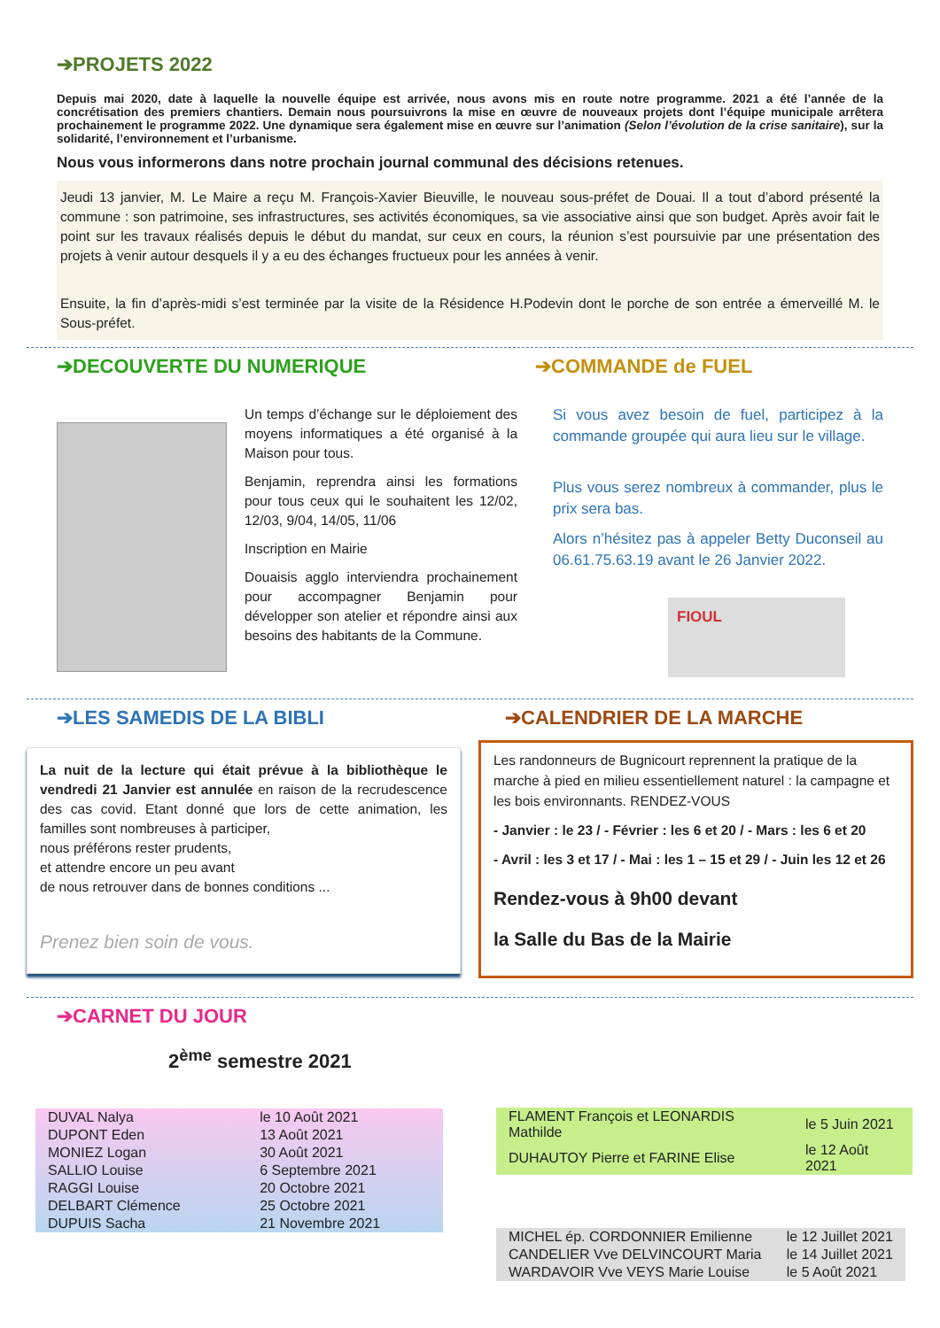➔PROJETS 2022
Depuis mai 2020, date à laquelle la nouvelle équipe est arrivée, nous avons mis en route notre programme. 2021 a été l’année de la concrétisation des premiers chantiers. Demain nous poursuivrons la mise en œuvre de nouveaux projets dont l’équipe municipale arrêtera prochainement le programme 2022. Une dynamique sera également mise en œuvre sur l’animation (Selon l’évolution de la crise sanitaire), sur la solidarité, l’environnement et l’urbanisme.
Nous vous informerons dans notre prochain journal communal des décisions retenues.
Jeudi 13 janvier, M. Le Maire a reçu M. François-Xavier Bieuville, le nouveau sous-préfet de Douai. Il a tout d’abord présenté la commune : son patrimoine, ses infrastructures, ses activités économiques, sa vie associative ainsi que son budget. Après avoir fait le point sur les travaux réalisés depuis le début du mandat, sur ceux en cours, la réunion s’est poursuivie par une présentation des projets à venir autour desquels il y a eu des échanges fructueux pour les années à venir.
Ensuite, la fin d’après-midi s’est terminée par la visite de la Résidence H.Podevin dont le porche de son entrée a émerveillé M. le Sous-préfet.
➔DECOUVERTE DU NUMERIQUE
Un temps d’échange sur le déploiement des moyens informatiques a été organisé à la Maison pour tous.
Benjamin, reprendra ainsi les formations pour tous ceux qui le souhaitent les 12/02, 12/03, 9/04, 14/05, 11/06
Inscription en Mairie
Douaisis agglo interviendra prochainement pour accompagner Benjamin pour développer son atelier et répondre ainsi aux besoins des habitants de la Commune.
➔COMMANDE de FUEL
Si vous avez besoin de fuel, participez à la commande groupée qui aura lieu sur le village.
Plus vous serez nombreux à commander, plus le prix sera bas.
Alors n’hésitez pas à appeler Betty Duconseil au 06.61.75.63.19 avant le 26 Janvier 2022.
FIOUL
➔LES SAMEDIS DE LA BIBLI
La nuit de la lecture qui était prévue à la bibliothèque le vendredi 21 Janvier est annulée en raison de la recrudescence des cas covid. Etant donné que lors de cette animation, les familles sont nombreuses à participer,
nous préférons rester prudents,
et attendre encore un peu avant
de nous retrouver dans de bonnes conditions ...
Prenez bien soin de vous.
➔CALENDRIER DE LA MARCHE
Les randonneurs de Bugnicourt reprennent la pratique de la marche à pied en milieu essentiellement naturel : la campagne et les bois environnants. RENDEZ-VOUS
- Janvier : le 23 / - Février : les 6 et 20 / - Mars : les 6 et 20
- Avril : les 3 et 17 / - Mai : les 1 – 15 et 29 / - Juin les 12 et 26
Rendez-vous à 9h00 devant
la Salle du Bas de la Mairie
➔CARNET DU JOUR
2<sup>ème</sup> semestre 2021
| DUVAL Nalya | le 10 Août 2021 |
| DUPONT Eden | 13 Août 2021 |
| MONIEZ Logan | 30 Août 2021 |
| SALLIO Louise | 6 Septembre 2021 |
| RAGGI Louise | 20 Octobre 2021 |
| DELBART Clémence | 25 Octobre 2021 |
| DUPUIS Sacha | 21 Novembre 2021 |
| FLAMENT François et LEONARDIS Mathilde | le 5 Juin 2021 |
| DUHAUTOY Pierre et FARINE Elise | le 12 Août 2021 |
| MICHEL ép. CORDONNIER Emilienne | le 12 Juillet 2021 |
| CANDELIER Vve DELVINCOURT Maria | le 14 Juillet 2021 |
| WARDAVOIR Vve VEYS Marie Louise | le 5 Août 2021 |